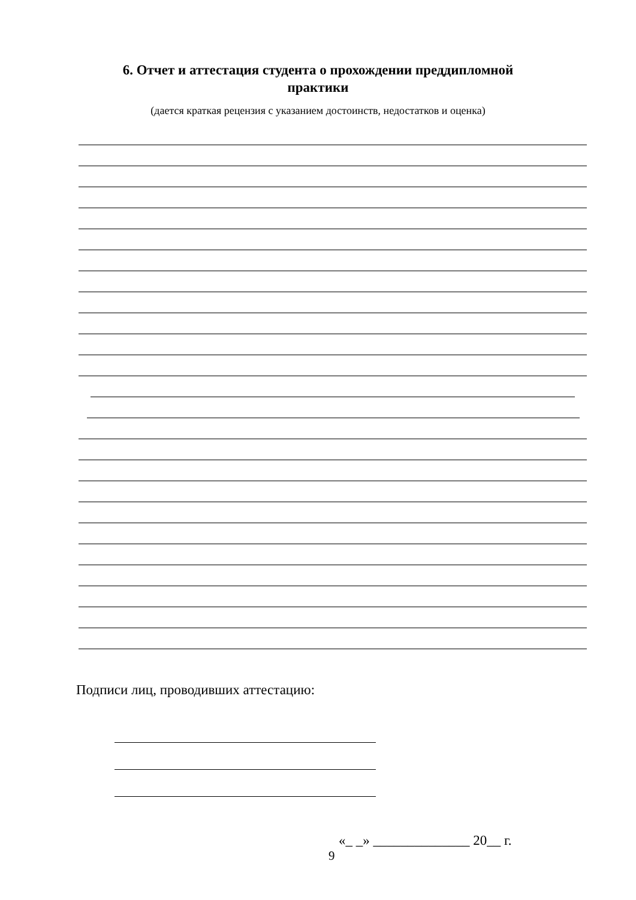6. Отчет и аттестация студента о прохождении преддипломной
практики
(дается краткая рецензия с указанием достоинств, недостатков и оценка)
Подписи лиц, проводивших аттестацию:
«_ _» ______________ 20__ г.
9